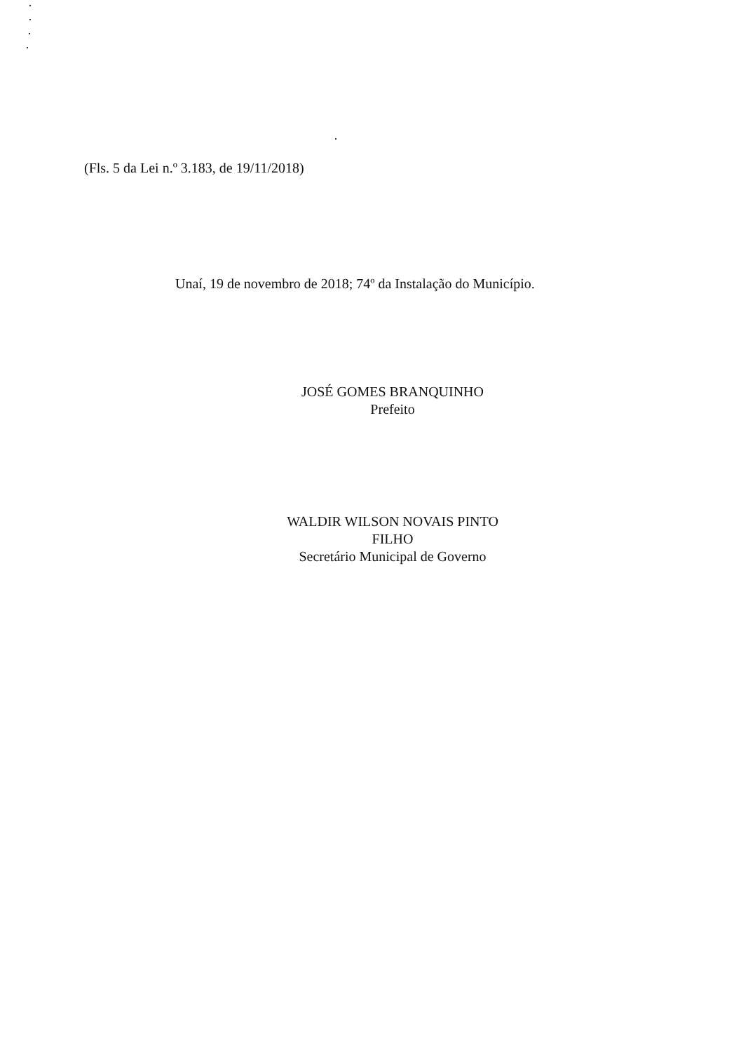(Fls. 5 da Lei n.º 3.183, de 19/11/2018)
Unaí, 19 de novembro de 2018; 74º da Instalação do Município.
JOSÉ GOMES BRANQUINHO
Prefeito
WALDIR WILSON NOVAIS PINTO FILHO
Secretário Municipal de Governo